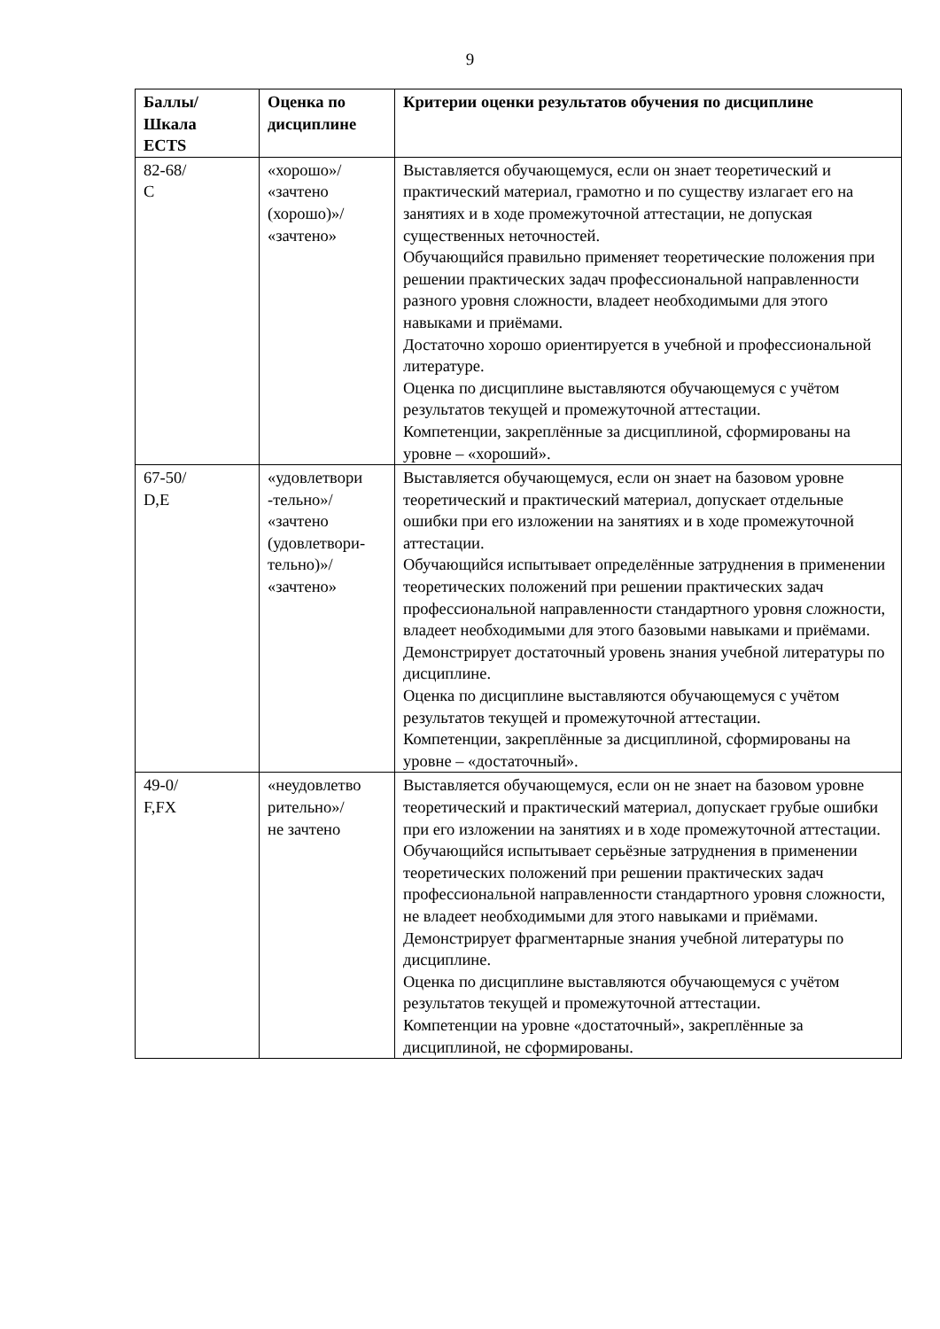9
| Баллы/ Шкала ECTS | Оценка по дисциплине | Критерии оценки результатов обучения по дисциплине |
| --- | --- | --- |
| 82-68/ С | «хорошо»/ «зачтено (хорошо)»/ «зачтено» | Выставляется обучающемуся, если он знает теоретический и практический материал, грамотно и по существу излагает его на занятиях и в ходе промежуточной аттестации, не допуская существенных неточностей. Обучающийся правильно применяет теоретические положения при решении практических задач профессиональной направленности разного уровня сложности, владеет необходимыми для этого навыками и приёмами. Достаточно хорошо ориентируется в учебной и профессиональной литературе. Оценка по дисциплине выставляются обучающемуся с учётом результатов текущей и промежуточной аттестации. Компетенции, закреплённые за дисциплиной, сформированы на уровне – «хороший». |
| 67-50/ D,E | «удовлетвори -тельно»/ «зачтено (удовлетвори- тельно)»/ «зачтено» | Выставляется обучающемуся, если он знает на базовом уровне теоретический и практический материал, допускает отдельные ошибки при его изложении на занятиях и в ходе промежуточной аттестации. Обучающийся испытывает определённые затруднения в применении теоретических положений при решении практических задач профессиональной направленности стандартного уровня сложности, владеет необходимыми для этого базовыми навыками и приёмами. Демонстрирует достаточный уровень знания учебной литературы по дисциплине. Оценка по дисциплине выставляются обучающемуся с учётом результатов текущей и промежуточной аттестации. Компетенции, закреплённые за дисциплиной, сформированы на уровне – «достаточный». |
| 49-0/ F,FX | «неудовлетво рительно»/ не зачтено | Выставляется обучающемуся, если он не знает на базовом уровне теоретический и практический материал, допускает грубые ошибки при его изложении на занятиях и в ходе промежуточной аттестации. Обучающийся испытывает серьёзные затруднения в применении теоретических положений при решении практических задач профессиональной направленности стандартного уровня сложности, не владеет необходимыми для этого навыками и приёмами. Демонстрирует фрагментарные знания учебной литературы по дисциплине. Оценка по дисциплине выставляются обучающемуся с учётом результатов текущей и промежуточной аттестации. Компетенции на уровне «достаточный», закреплённые за дисциплиной, не сформированы. |